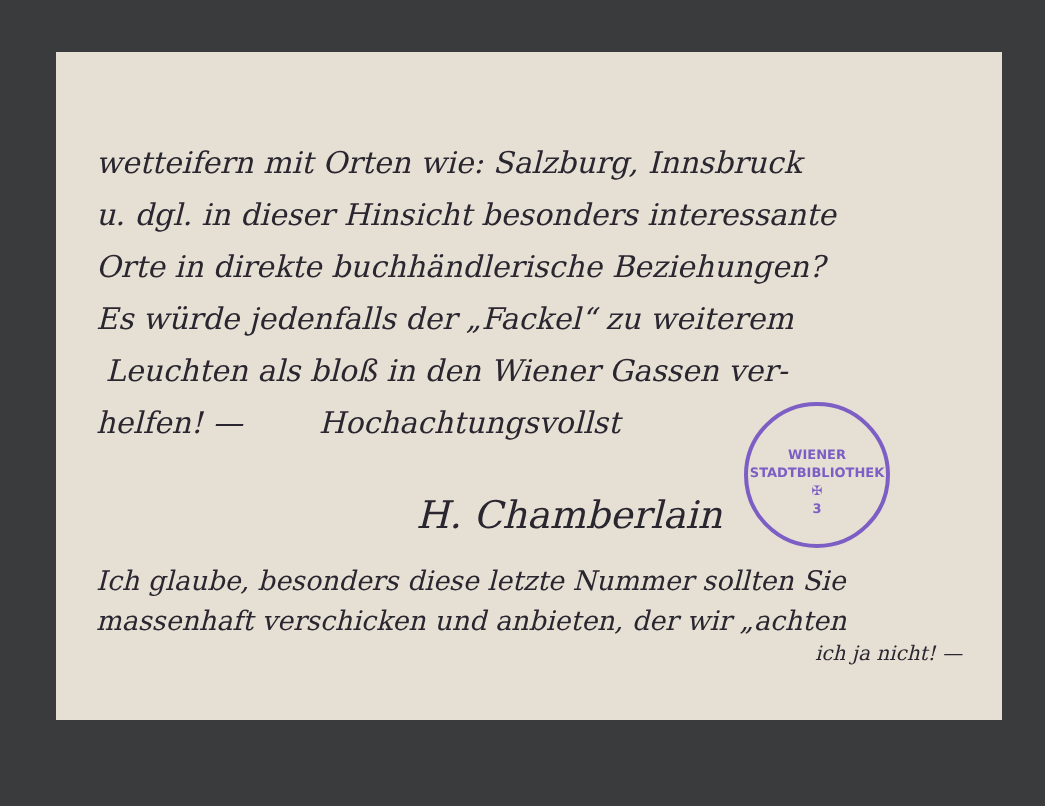wetteifern mit Orten wie: Salzburg, Innsbruck
u. dgl. in dieser Hinsicht besonders interessante
Orte in direkte buchhändlerische Beziehungen?
Es würde jedenfalls der „Fackel“ zu weiterem
Leuchten als bloß in den Wiener Gassen ver-
helfen! — Hochachtungsvollst
WIENER STADTBIBLIOTHEK
✠
3
H. Chamberlain
Ich glaube, besonders diese letzte Nummer sollten Sie massenhaft verschicken und anbieten, der wir „achten
ich ja nicht! —